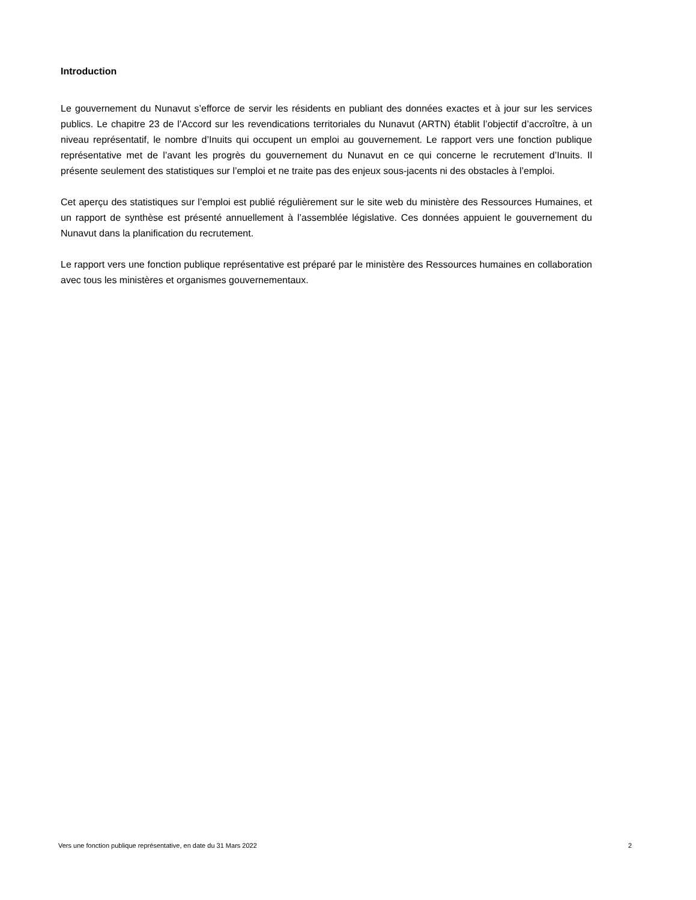Introduction
Le gouvernement du Nunavut s’efforce de servir les résidents en publiant des données exactes et à jour sur les services publics. Le chapitre 23 de l’Accord sur les revendications territoriales du Nunavut (ARTN) établit l’objectif d’accroître, à un niveau représentatif, le nombre d’Inuits qui occupent un emploi au gouvernement. Le rapport vers une fonction publique représentative met de l’avant les progrès du gouvernement du Nunavut en ce qui concerne le recrutement d’Inuits. Il présente seulement des statistiques sur l’emploi et ne traite pas des enjeux sous-jacents ni des obstacles à l’emploi.
Cet aperçu des statistiques sur l’emploi est publié régulièrement sur le site web du ministère des Ressources Humaines, et un rapport de synthèse est présenté annuellement à l’assemblée législative. Ces données appuient le gouvernement du Nunavut dans la planification du recrutement.
Le rapport vers une fonction publique représentative est préparé par le ministère des Ressources humaines en collaboration avec tous les ministères et organismes gouvernementaux.
Vers une fonction publique représentative, en date du 31 Mars 2022 2